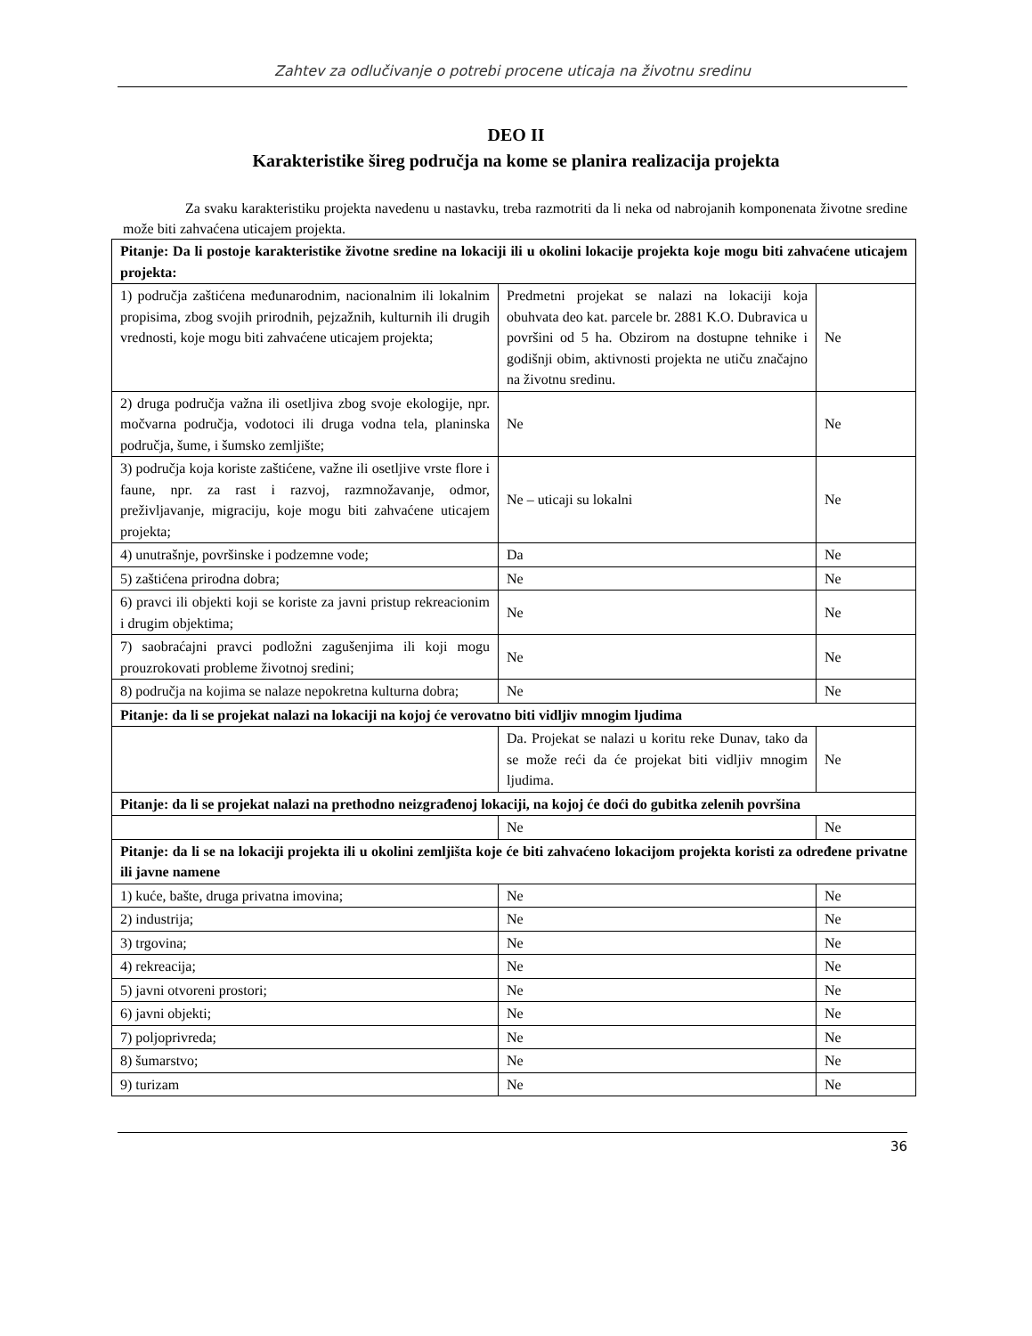Zahtev za odlučivanje o potrebi procene uticaja na životnu sredinu
DEO II
Karakteristike šireg područja na kome se planira realizacija projekta
Za svaku karakteristiku projekta navedenu u nastavku, treba razmotriti da li neka od nabrojanih komponenata životne sredine može biti zahvaćena uticajem projekta.
| Pitanje: Da li postoje karakteristike životne sredine na lokaciji ili u okolini lokacije projekta koje mogu biti zahvaćene uticajem projekta: | | |
| 1) područja zaštićena međunarodnim, nacionalnim ili lokalnim propisima, zbog svojih prirodnih, pejzažnih, kulturnih ili drugih vrednosti, koje mogu biti zahvaćene uticajem projekta; | Predmetni projekat se nalazi na lokaciji koja obuhvata deo kat. parcele br. 2881 K.O. Dubravica u površini od 5 ha. Obzirom na dostupne tehnike i godišnji obim, aktivnosti projekta ne utiču značajno na životnu sredinu. | Ne |
| 2) druga područja važna ili osetljiva zbog svoje ekologije, npr. močvarna područja, vodotoci ili druga vodna tela, planinska područja, šume, i šumsko zemljište; | Ne | Ne |
| 3) područja koja koriste zaštićene, važne ili osetljive vrste flore i faune, npr. za rast i razvoj, razmnožavanje, odmor, preživljavanje, migraciju, koje mogu biti zahvaćene uticajem projekta; | Ne – uticaji su lokalni | Ne |
| 4) unutrašnje, površinske i podzemne vode; | Da | Ne |
| 5) zaštićena prirodna dobra; | Ne | Ne |
| 6) pravci ili objekti koji se koriste za javni pristup rekreacionim i drugim objektima; | Ne | Ne |
| 7) saobraćajni pravci podložni zagušenjima ili koji mogu prouzrokovati probleme životnoj sredini; | Ne | Ne |
| 8) područja na kojima se nalaze nepokretna kulturna dobra; | Ne | Ne |
| Pitanje: da li se projekat nalazi na lokaciji na kojoj će verovatno biti vidljiv mnogim ljudima | | |
| | Da. Projekat se nalazi u koritu reke Dunav, tako da se može reći da će projekat biti vidljiv mnogim ljudima. | Ne |
| Pitanje: da li se projekat nalazi na prethodno neizgrađenoj lokaciji, na kojoj će doći do gubitka zelenih površina | | |
| | Ne | Ne |
| Pitanje: da li se na lokaciji projekta ili u okolini zemljišta koje će biti zahvaćeno lokacijom projekta koristi za određene privatne ili javne namene | | |
| 1) kuće, bašte, druga privatna imovina; | Ne | Ne |
| 2) industrija; | Ne | Ne |
| 3) trgovina; | Ne | Ne |
| 4) rekreacija; | Ne | Ne |
| 5) javni otvoreni prostori; | Ne | Ne |
| 6) javni objekti; | Ne | Ne |
| 7) poljoprivreda; | Ne | Ne |
| 8) šumarstvo; | Ne | Ne |
| 9) turizam | Ne | Ne |
36